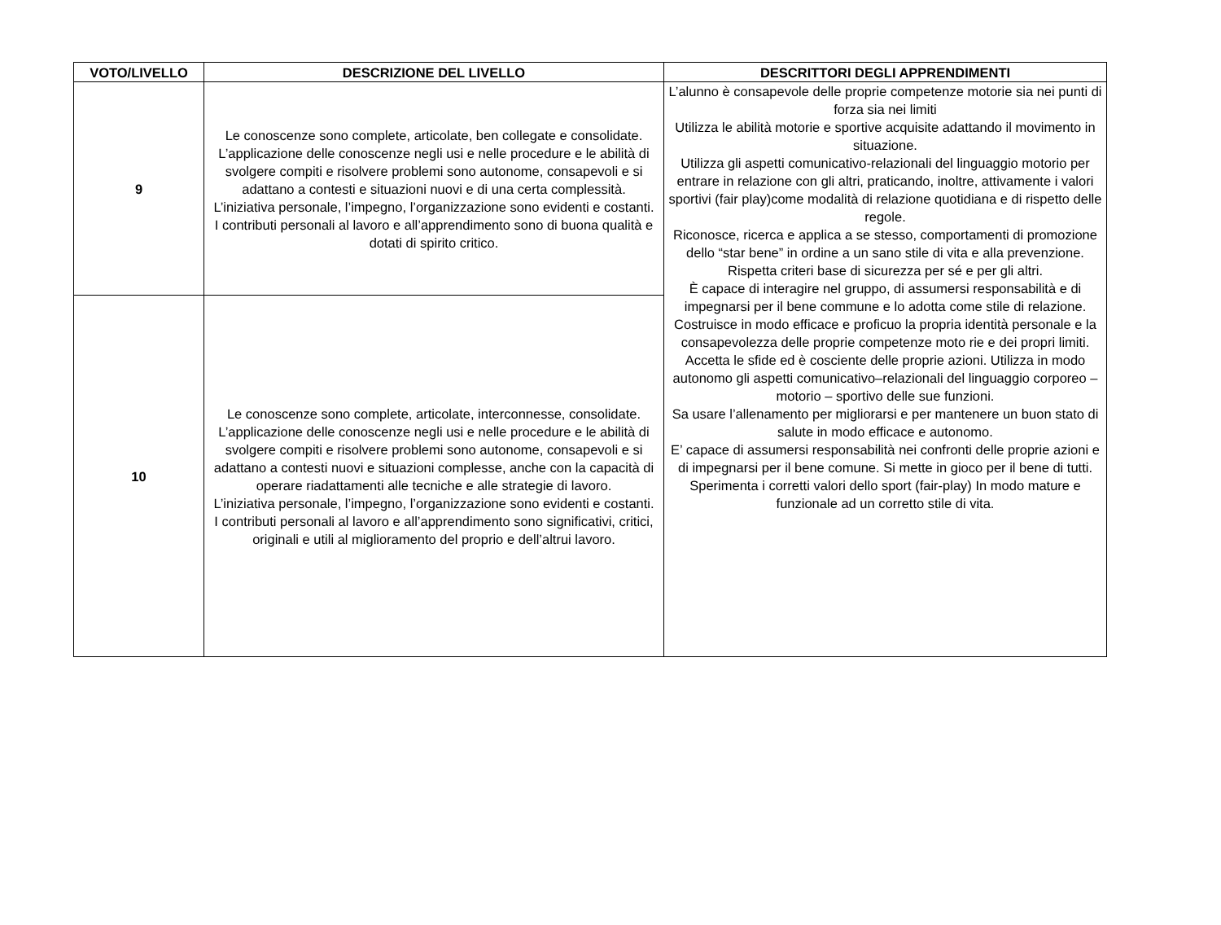| VOTO/LIVELLO | DESCRIZIONE DEL LIVELLO | DESCRITTORI DEGLI APPRENDIMENTI |
| --- | --- | --- |
| 9 | Le conoscenze sono complete, articolate, ben collegate e consolidate. L’applicazione delle conoscenze negli usi e nelle procedure e le abilità di svolgere compiti e risolvere problemi sono autonome, consapevoli e si adattano a contesti e situazioni nuovi e di una certa complessità. L’iniziativa personale, l’impegno, l’organizzazione sono evidenti e costanti. I contributi personali al lavoro e all’apprendimento sono di buona qualità e dotati di spirito critico. | L’alunno è consapevole delle proprie competenze motorie sia nei punti di forza sia nei limiti Utilizza le abilità motorie e sportive acquisite adattando il movimento in situazione. Utilizza gli aspetti comunicativo-relazionali del linguaggio motorio per entrare in relazione con gli altri, praticando, inoltre, attivamente i valori sportivi (fair play)come modalità di relazione quotidiana e di rispetto delle regole. Riconosce, ricerca e applica a se stesso, comportamenti di promozione dello “star bene” in ordine a un sano stile di vita e alla prevenzione. Rispetta criteri base di sicurezza per sé e per gli altri. È capace di interagire nel gruppo, di assumersi responsabilità e di impegnarsi per il bene commune e lo adotta come stile di relazione. Costruisce in modo efficace e proficuo la propria identità personale e la consapevolezza delle proprie competenze moto rie e dei propri limiti. Accetta le sfide ed è cosciente delle proprie azioni. Utilizza in modo autonomo gli aspetti comunicativo–relazionali del linguaggio corporeo – motorio – sportivo delle sue funzioni. Sa usare l’allenamento per migliorarsi e per mantenere un buon stato di salute in modo efficace e autonomo. E’ capace di assumersi responsabilità nei confronti delle proprie azioni e di impegnarsi per il bene comune. Si mette in gioco per il bene di tutti. Sperimenta i corretti valori dello sport (fair-play) In modo mature e funzionale ad un corretto stile di vita. |
| 10 | Le conoscenze sono complete, articolate, interconnesse, consolidate. L’applicazione delle conoscenze negli usi e nelle procedure e le abilità di svolgere compiti e risolvere problemi sono autonome, consapevoli e si adattano a contesti nuovi e situazioni complesse, anche con la capacità di operare riadattamenti alle tecniche e alle strategie di lavoro. L’iniziativa personale, l’impegno, l’organizzazione sono evidenti e costanti. I contributi personali al lavoro e all’apprendimento sono significativi, critici, originali e utili al miglioramento del proprio e dell’altrui lavoro. | |